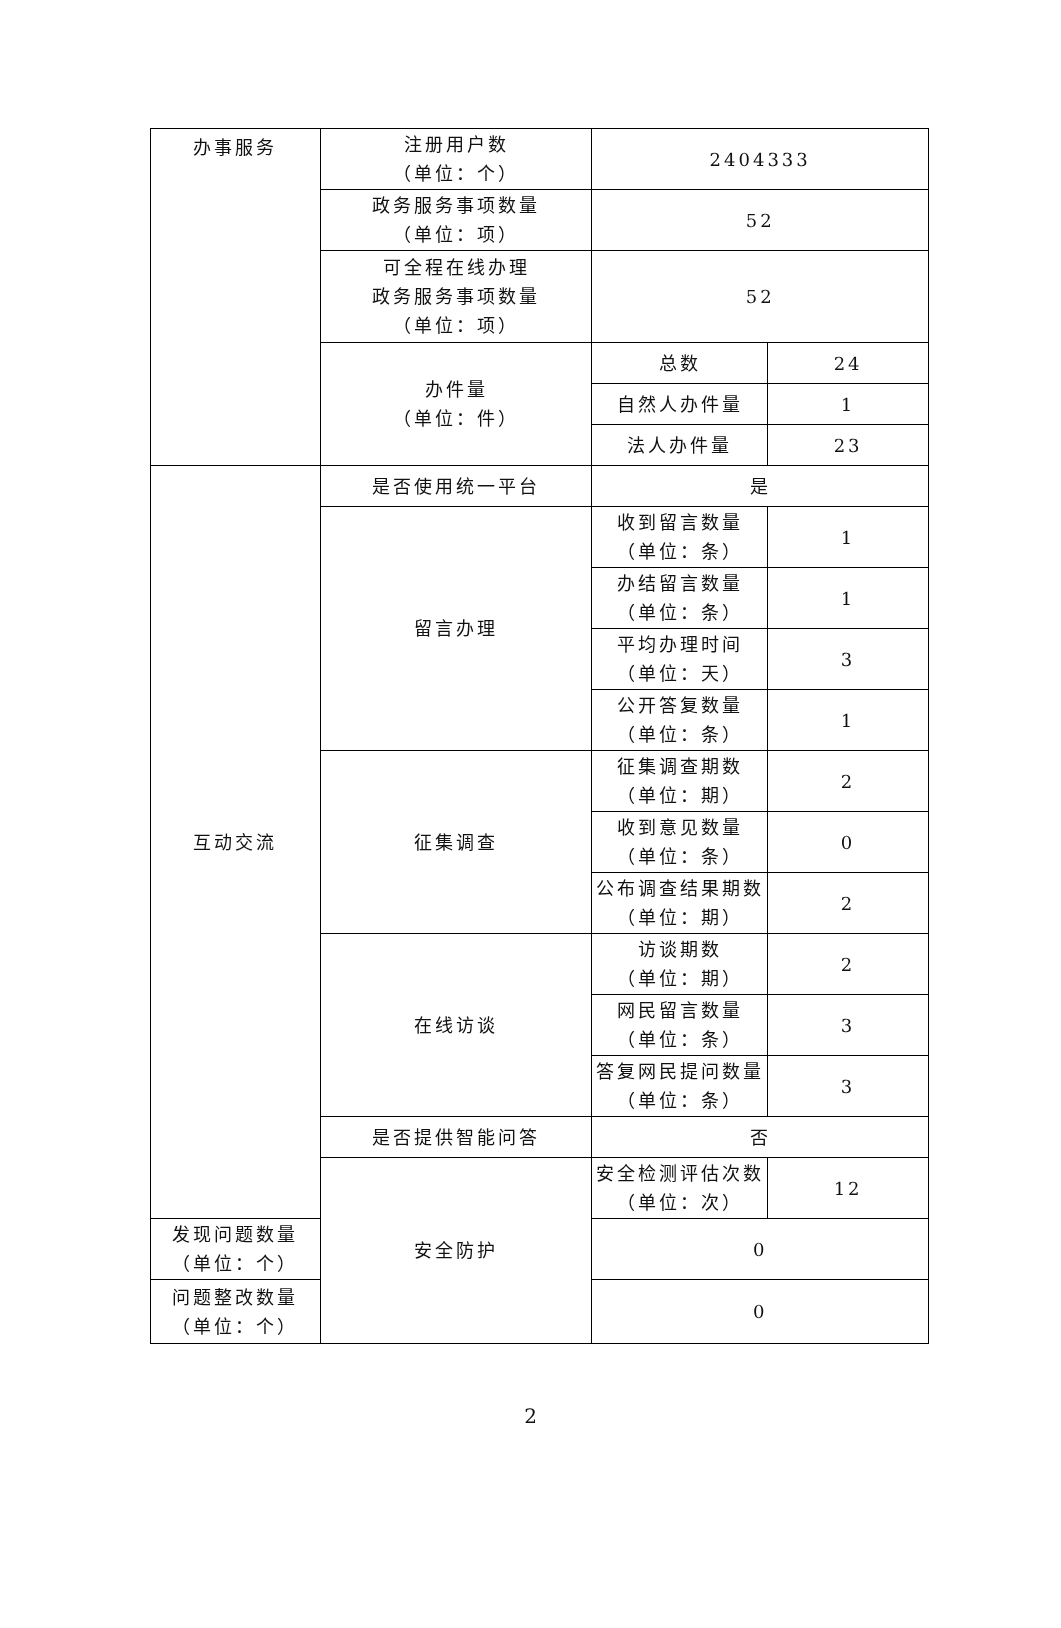| 办事服务 | 注册用户数 （单位：个） | 2404333 | |
| | 政务服务事项数量 （单位：项） | 52 | |
| | 可全程在线办理 政务服务事项数量 （单位：项） | 52 | |
| | 办件量 （单位：件） | 总数 | 24 |
| | | 自然人办件量 | 1 |
| | | 法人办件量 | 23 |
| 互动交流 | 是否使用统一平台 | 是 | |
| | 留言办理 | 收到留言数量 （单位：条） | 1 |
| | | 办结留言数量 （单位：条） | 1 |
| | | 平均办理时间 （单位：天） | 3 |
| | | 公开答复数量 （单位：条） | 1 |
| | 征集调查 | 征集调查期数 （单位：期） | 2 |
| | | 收到意见数量 （单位：条） | 0 |
| | | 公布调查结果期数 （单位：期） | 2 |
| | 在线访谈 | 访谈期数 （单位：期） | 2 |
| | | 网民留言数量 （单位：条） | 3 |
| | | 答复网民提问数量 （单位：条） | 3 |
| | 是否提供智能问答 | 否 | |
| | 安全防护 | 安全检测评估次数 （单位：次） | 12 |
| 发现问题数量 （单位：个） | | 0 | |
| 问题整改数量 （单位：个） | | 0 | |
2